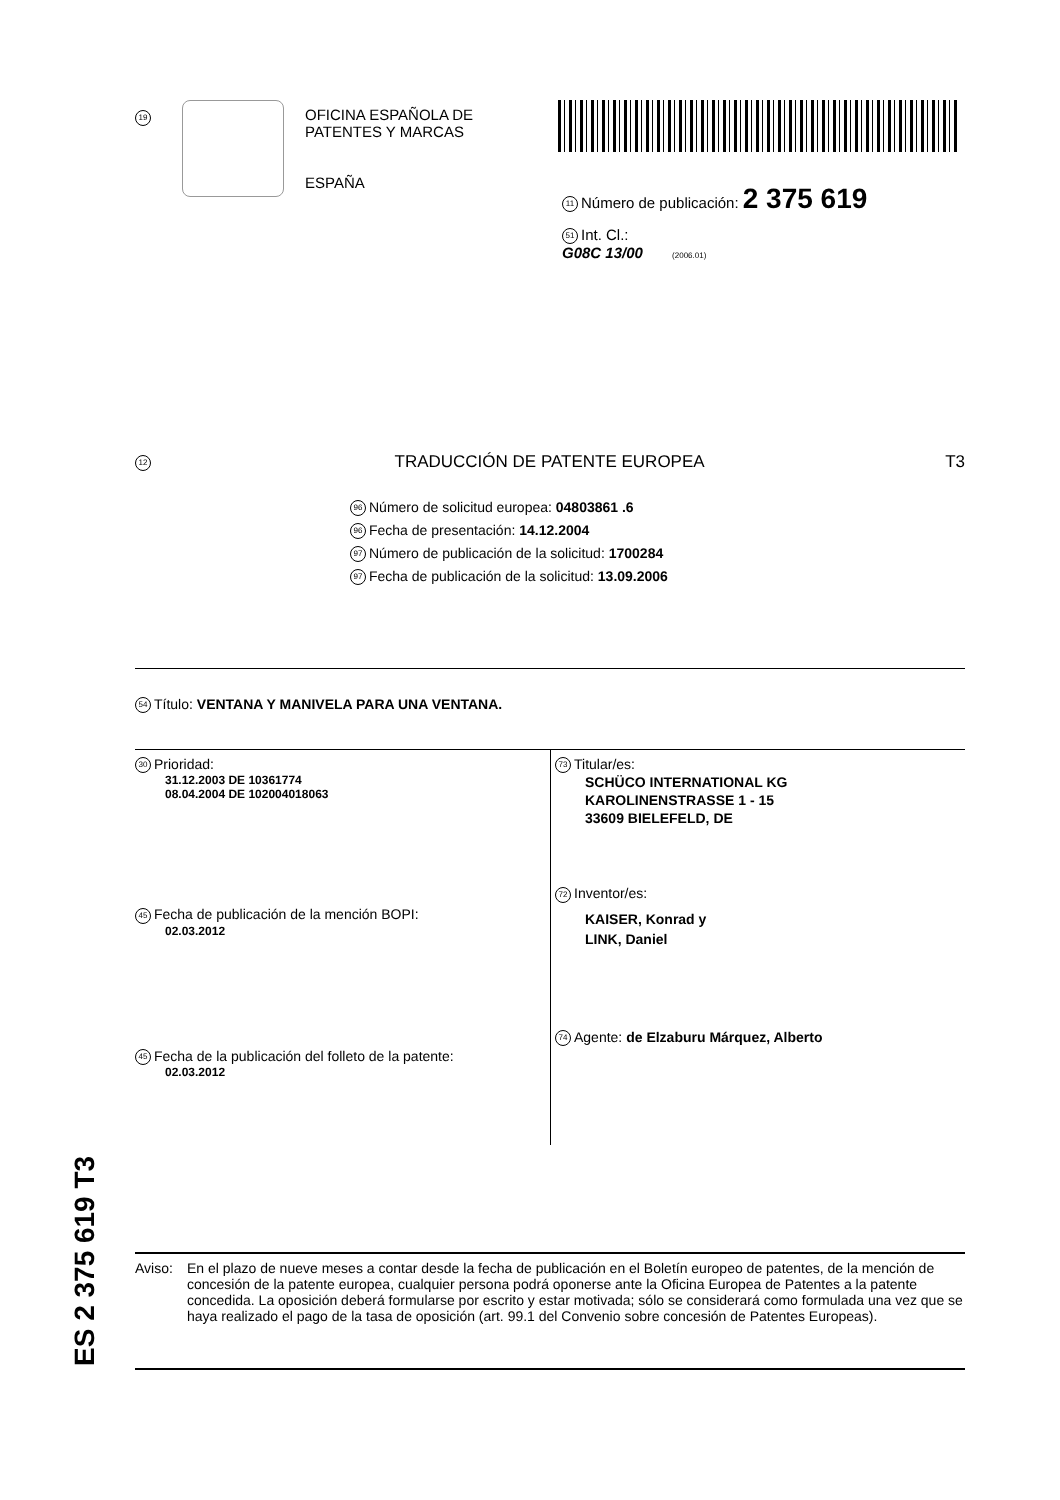19
OFICINA ESPAÑOLA DE
PATENTES Y MARCAS
ESPAÑA
11 Número de publicación: 2 375 619
51 Int. Cl.:
G08C 13/00 (2006.01)
12 TRADUCCIÓN DE PATENTE EUROPEA T3
96 Número de solicitud europea: 04803861 .6
96 Fecha de presentación: 14.12.2004
97 Número de publicación de la solicitud: 1700284
97 Fecha de publicación de la solicitud: 13.09.2006
54 Título: VENTANA Y MANIVELA PARA UNA VENTANA.
30 Prioridad:
31.12.2003 DE 10361774
08.04.2004 DE 102004018063
45 Fecha de publicación de la mención BOPI:
02.03.2012
45 Fecha de la publicación del folleto de la patente:
02.03.2012
73 Titular/es:
SCHÜCO INTERNATIONAL KG
KAROLINENSTRASSE 1 - 15
33609 BIELEFELD, DE
72 Inventor/es:
KAISER, Konrad y
LINK, Daniel
74 Agente: de Elzaburu Márquez, Alberto
ES 2 375 619 T3
Aviso: En el plazo de nueve meses a contar desde la fecha de publicación en el Boletín europeo de patentes, de la mención de concesión de la patente europea, cualquier persona podrá oponerse ante la Oficina Europea de Patentes a la patente concedida. La oposición deberá formularse por escrito y estar motivada; sólo se considerará como formulada una vez que se haya realizado el pago de la tasa de oposición (art. 99.1 del Convenio sobre concesión de Patentes Europeas).